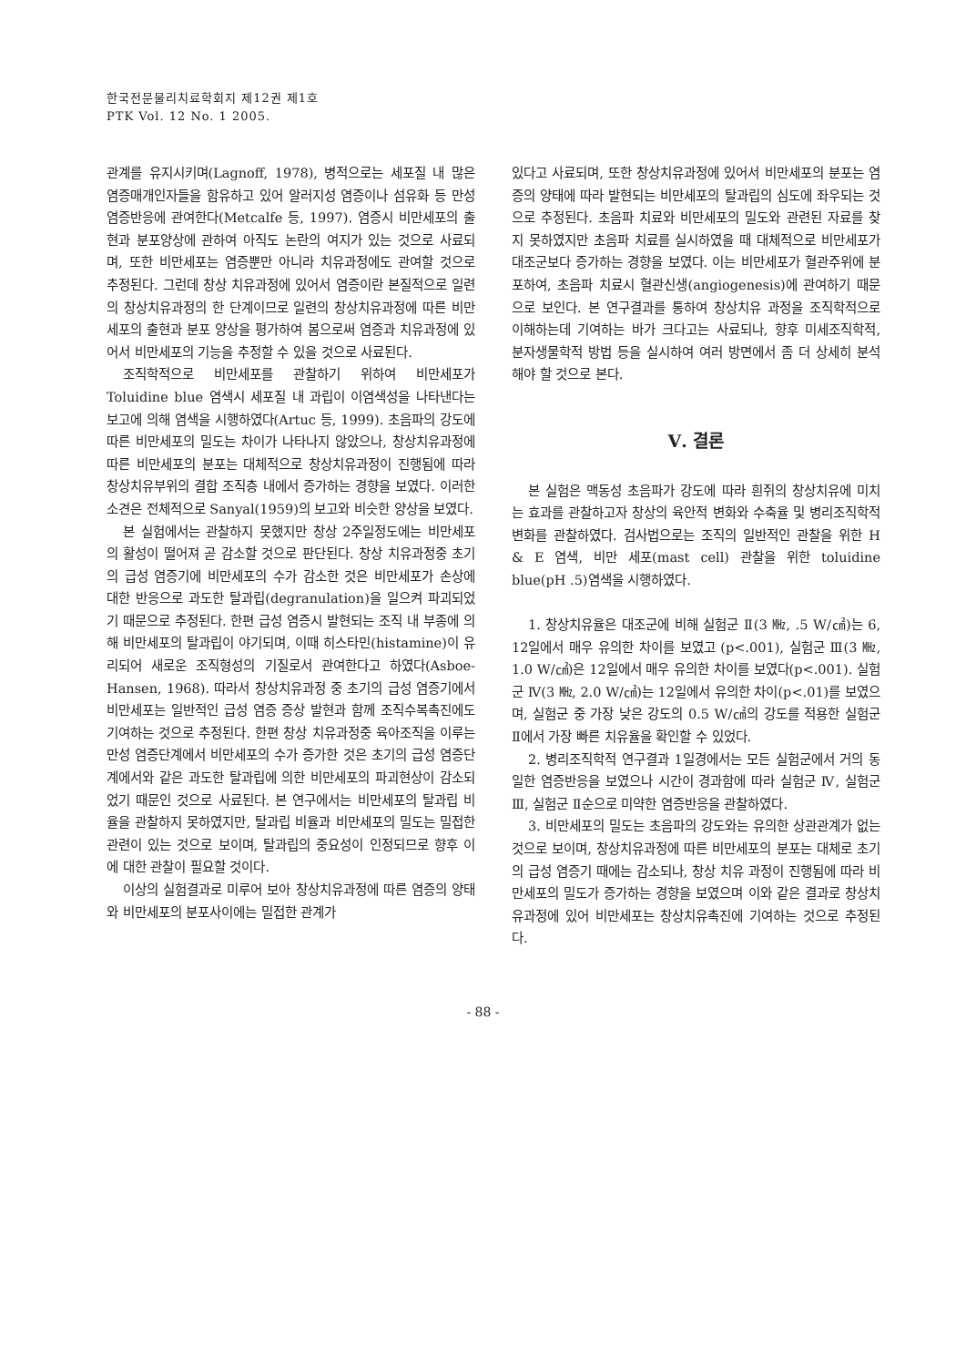한국전문물리치료학회지 제12권 제1호
PTK Vol. 12 No. 1 2005.
관계를 유지시키며(Lagnoff, 1978), 병적으로는 세포질 내 많은 염증매개인자들을 함유하고 있어 알러지성 염증이나 섬유화 등 만성 염증반응에 관여한다(Metcalfe 등, 1997). 염증시 비만세포의 출현과 분포양상에 관하여 아직도 논란의 여지가 있는 것으로 사료되며, 또한 비만세포는 염증뿐만 아니라 치유과정에도 관여할 것으로 추정된다. 그런데 창상 치유과정에 있어서 염증이란 본질적으로 일련의 창상치유과정의 한 단계이므로 일련의 창상치유과정에 따른 비만세포의 출현과 분포 양상을 평가하여 봄으로써 염증과 치유과정에 있어서 비만세포의 기능을 추정할 수 있을 것으로 사료된다.
조직학적으로 비만세포를 관찰하기 위하여 비만세포가 Toluidine blue 염색시 세포질 내 과립이 이염색성을 나타낸다는 보고에 의해 염색을 시행하였다(Artuc 등, 1999). 초음파의 강도에 따른 비만세포의 밀도는 차이가 나타나지 않았으나, 창상치유과정에 따른 비만세포의 분포는 대체적으로 창상치유과정이 진행됨에 따라 창상치유부위의 결합 조직층 내에서 증가하는 경향을 보였다. 이러한 소견은 전체적으로 Sanyal(1959)의 보고와 비슷한 양상을 보였다.
본 실험에서는 관찰하지 못했지만 창상 2주일정도에는 비만세포의 활성이 떨어져 곧 감소할 것으로 판단된다. 창상 치유과정중 초기의 급성 염증기에 비만세포의 수가 감소한 것은 비만세포가 손상에 대한 반응으로 과도한 탈과립(degranulation)을 일으켜 파괴되었기 때문으로 추정된다. 한편 급성 염증시 발현되는 조직 내 부종에 의해 비만세포의 탈과립이 야기되며, 이때 히스타민(histamine)이 유리되어 새로운 조직형성의 기질로서 관여한다고 하였다(Asboe-Hansen, 1968). 따라서 창상치유과정 중 초기의 급성 염증기에서 비만세포는 일반적인 급성 염증 증상 발현과 함께 조직수복촉진에도 기여하는 것으로 추정된다. 한편 창상 치유과정중 육아조직을 이루는 만성 염증단계에서 비만세포의 수가 증가한 것은 초기의 급성 염증단계에서와 같은 과도한 탈과립에 의한 비만세포의 파괴현상이 감소되었기 때문인 것으로 사료된다. 본 연구에서는 비만세포의 탈과립 비율을 관찰하지 못하였지만, 탈과립 비율과 비만세포의 밀도는 밀접한 관련이 있는 것으로 보이며, 탈과립의 중요성이 인정되므로 향후 이에 대한 관찰이 필요할 것이다.
이상의 실험결과로 미루어 보아 창상치유과정에 따른 염증의 양태와 비만세포의 분포사이에는 밀접한 관계가
있다고 사료되며, 또한 창상치유과정에 있어서 비만세포의 분포는 염증의 양태에 따라 발현되는 비만세포의 탈과립의 심도에 좌우되는 것으로 추정된다. 초음파 치료와 비만세포의 밀도와 관련된 자료를 찾지 못하였지만 초음파 치료를 실시하였을 때 대체적으로 비만세포가 대조군보다 증가하는 경향을 보였다. 이는 비만세포가 혈관주위에 분포하여, 초음파 치료시 혈관신생(angiogenesis)에 관여하기 때문으로 보인다. 본 연구결과를 통하여 창상치유 과정을 조직학적으로 이해하는데 기여하는 바가 크다고는 사료되나, 향후 미세조직학적, 분자생물학적 방법 등을 실시하여 여러 방면에서 좀 더 상세히 분석해야 할 것으로 본다.
Ⅴ. 결론
본 실험은 맥동성 초음파가 강도에 따라 흰쥐의 창상치유에 미치는 효과를 관찰하고자 창상의 육안적 변화와 수축율 및 병리조직학적 변화를 관찰하였다. 검사법으로는 조직의 일반적인 관찰을 위한 H & E 염색, 비만 세포(mast cell) 관찰을 위한 toluidine blue(pH .5)염색을 시행하였다.
1. 창상치유율은 대조군에 비해 실험군 Ⅱ(3 ㎒, .5 W/㎠)는 6, 12일에서 매우 유의한 차이를 보였고 (p<.001), 실험군 Ⅲ(3 ㎒, 1.0 W/㎠)은 12일에서 매우 유의한 차이를 보였다(p<.001). 실험군 Ⅳ(3 ㎒, 2.0 W/㎠)는 12일에서 유의한 차이(p<.01)를 보였으며, 실험군 중 가장 낮은 강도의 0.5 W/㎠의 강도를 적용한 실험군 Ⅱ에서 가장 빠른 치유율을 확인할 수 있었다.
2. 병리조직학적 연구결과 1일경에서는 모든 실험군에서 거의 동일한 염증반응을 보였으나 시간이 경과함에 따라 실험군 Ⅳ, 실험군 Ⅲ, 실험군 Ⅱ순으로 미약한 염증반응을 관찰하였다.
3. 비만세포의 밀도는 초음파의 강도와는 유의한 상관관계가 없는 것으로 보이며, 창상치유과정에 따른 비만세포의 분포는 대체로 초기의 급성 염증기 때에는 감소되나, 창상 치유 과정이 진행됨에 따라 비만세포의 밀도가 증가하는 경향을 보였으며 이와 같은 결과로 창상치유과정에 있어 비만세포는 창상치유촉진에 기여하는 것으로 추정된다.
- 88 -